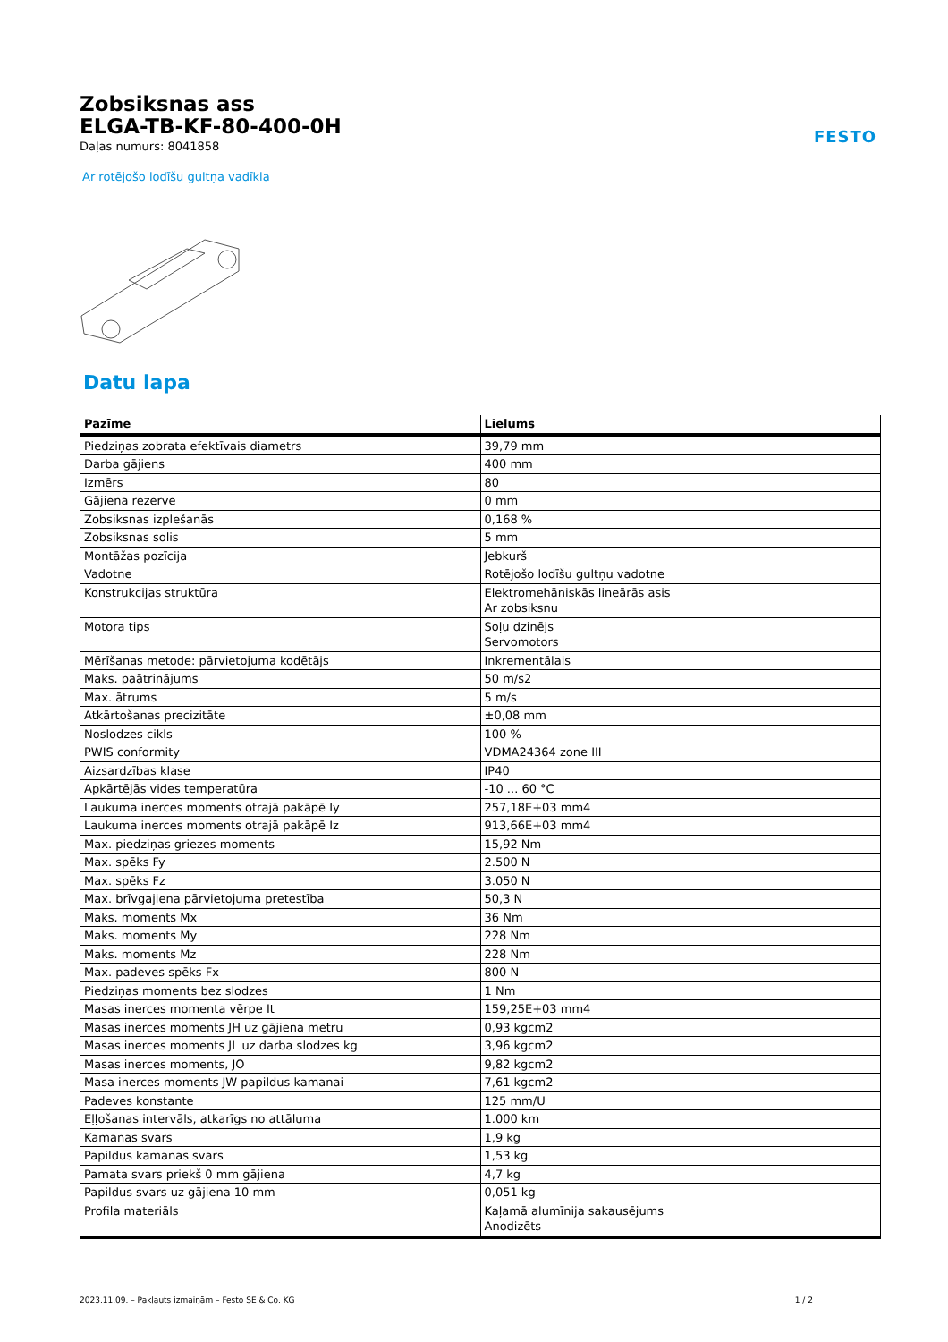Zobsiksnas ass
ELGA-TB-KF-80-400-0H
Daļas numurs: 8041858
FESTO
Ar rotējošo lodīšu gultņa vadīkla
Datu lapa
| Pazīme | Lielums |
| --- | --- |
| Piedziņas zobrata efektīvais diametrs | 39,79 mm |
| Darba gājiens | 400 mm |
| Izmērs | 80 |
| Gājiena rezerve | 0 mm |
| Zobsiksnas izplešanās | 0,168 % |
| Zobsiksnas solis | 5 mm |
| Montāžas pozīcija | Jebkurš |
| Vadotne | Rotējošo lodīšu gultņu vadotne |
| Konstrukcijas struktūra | Elektromehāniskās lineārās asis Ar zobsiksnu |
| Motora tips | Soļu dzinējs Servomotors |
| Mērīšanas metode: pārvietojuma kodētājs | Inkrementālais |
| Maks. paātrinājums | 50 m/s2 |
| Max. ātrums | 5 m/s |
| Atkārtošanas precizitāte | ±0,08 mm |
| Noslodzes cikls | 100 % |
| PWIS conformity | VDMA24364 zone III |
| Aizsardzības klase | IP40 |
| Apkārtējās vides temperatūra | -10 ... 60 °C |
| Laukuma inerces moments otrajā pakāpē Iy | 257,18E+03 mm4 |
| Laukuma inerces moments otrajā pakāpē Iz | 913,66E+03 mm4 |
| Max. piedziņas griezes moments | 15,92 Nm |
| Max. spēks Fy | 2.500 N |
| Max. spēks Fz | 3.050 N |
| Max. brīvgajiena pārvietojuma pretestība | 50,3 N |
| Maks. moments Mx | 36 Nm |
| Maks. moments My | 228 Nm |
| Maks. moments Mz | 228 Nm |
| Max. padeves spēks Fx | 800 N |
| Piedziņas moments bez slodzes | 1 Nm |
| Masas inerces momenta vērpe It | 159,25E+03 mm4 |
| Masas inerces moments JH uz gājiena metru | 0,93 kgcm2 |
| Masas inerces moments JL uz darba slodzes kg | 3,96 kgcm2 |
| Masas inerces moments, JO | 9,82 kgcm2 |
| Masa inerces moments JW papildus kamanai | 7,61 kgcm2 |
| Padeves konstante | 125 mm/U |
| Eļļošanas intervāls, atkarīgs no attāluma | 1.000 km |
| Kamanas svars | 1,9 kg |
| Papildus kamanas svars | 1,53 kg |
| Pamata svars priekš 0 mm gājiena | 4,7 kg |
| Papildus svars uz gājiena 10 mm | 0,051 kg |
| Profila materiāls | Kaļamā alumīnija sakausējums Anodizēts |
2023.11.09. – Pakļauts izmaiņām – Festo SE & Co. KG 1 / 2